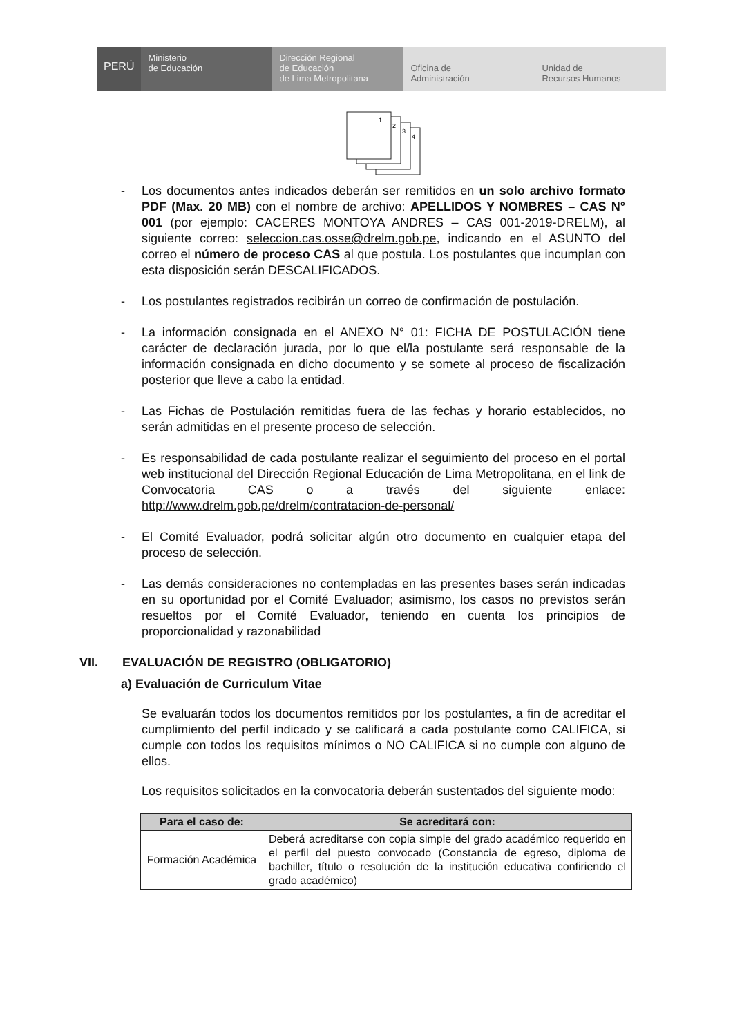PERÚ
Ministerio
de Educación
Dirección Regional
de Educación
de Lima Metropolitana
Oficina de
Administración
Unidad de
Recursos Humanos
1
2
3
4
- Los documentos antes indicados deberán ser remitidos en un solo archivo formato PDF (Max. 20 MB) con el nombre de archivo: APELLIDOS Y NOMBRES – CAS N° 001 (por ejemplo: CACERES MONTOYA ANDRES – CAS 001-2019-DRELM), al siguiente correo: seleccion.cas.osse@drelm.gob.pe, indicando en el ASUNTO del correo el número de proceso CAS al que postula. Los postulantes que incumplan con esta disposición serán DESCALIFICADOS.
- Los postulantes registrados recibirán un correo de confirmación de postulación.
- La información consignada en el ANEXO N° 01: FICHA DE POSTULACIÓN tiene carácter de declaración jurada, por lo que el/la postulante será responsable de la información consignada en dicho documento y se somete al proceso de fiscalización posterior que lleve a cabo la entidad.
- Las Fichas de Postulación remitidas fuera de las fechas y horario establecidos, no serán admitidas en el presente proceso de selección.
- Es responsabilidad de cada postulante realizar el seguimiento del proceso en el portal web institucional del Dirección Regional Educación de Lima Metropolitana, en el link de Convocatoria CAS o a través del siguiente enlace: http://www.drelm.gob.pe/drelm/contratacion-de-personal/
- El Comité Evaluador, podrá solicitar algún otro documento en cualquier etapa del proceso de selección.
- Las demás consideraciones no contempladas en las presentes bases serán indicadas en su oportunidad por el Comité Evaluador; asimismo, los casos no previstos serán resueltos por el Comité Evaluador, teniendo en cuenta los principios de proporcionalidad y razonabilidad
VII. EVALUACIÓN DE REGISTRO (OBLIGATORIO)
a) Evaluación de Curriculum Vitae
Se evaluarán todos los documentos remitidos por los postulantes, a fin de acreditar el cumplimiento del perfil indicado y se calificará a cada postulante como CALIFICA, si cumple con todos los requisitos mínimos o NO CALIFICA si no cumple con alguno de ellos.
Los requisitos solicitados en la convocatoria deberán sustentados del siguiente modo:
| Para el caso de: | Se acreditará con: |
| --- | --- |
| Formación Académica | Deberá acreditarse con copia simple del grado académico requerido en el perfil del puesto convocado (Constancia de egreso, diploma de bachiller, título o resolución de la institución educativa confiriendo el grado académico) |